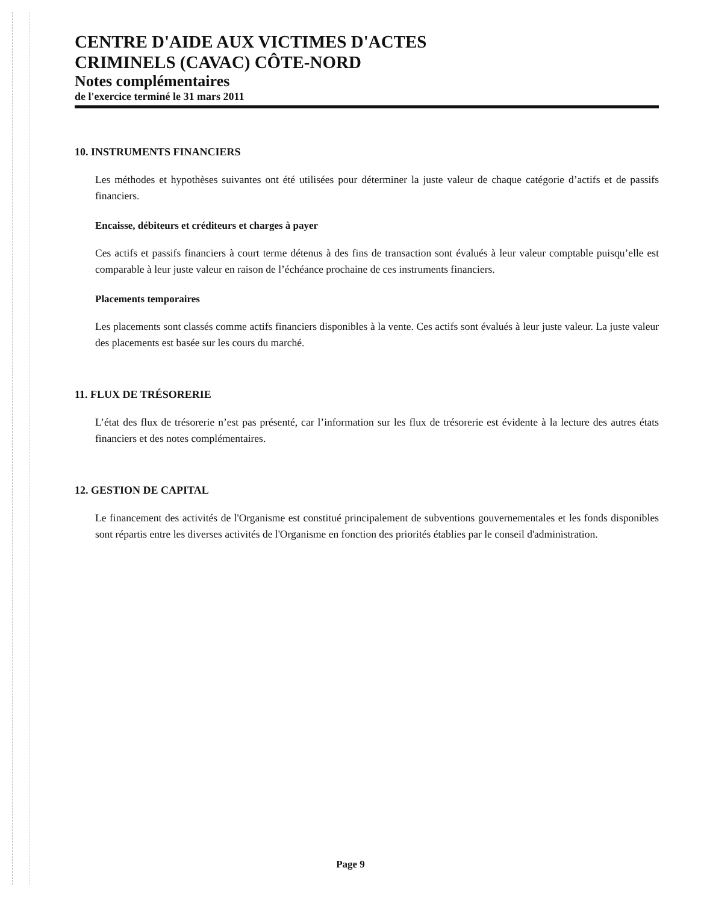CENTRE D'AIDE AUX VICTIMES D'ACTES
CRIMINELS (CAVAC) CÔTE-NORD
Notes complémentaires
de l'exercice terminé le 31 mars 2011
10. INSTRUMENTS FINANCIERS
Les méthodes et hypothèses suivantes ont été utilisées pour déterminer la juste valeur de chaque catégorie d’actifs et de passifs financiers.
Encaisse, débiteurs et créditeurs et charges à payer
Ces actifs et passifs financiers à court terme détenus à des fins de transaction sont évalués à leur valeur comptable puisqu’elle est comparable à leur juste valeur en raison de l’échéance prochaine de ces instruments financiers.
Placements temporaires
Les placements sont classés comme actifs financiers disponibles à la vente. Ces actifs sont évalués à leur juste valeur. La juste valeur des placements est basée sur les cours du marché.
11. FLUX DE TRÉSORERIE
L’état des flux de trésorerie n’est pas présenté, car l’information sur les flux de trésorerie est évidente à la lecture des autres états financiers et des notes complémentaires.
12. GESTION DE CAPITAL
Le financement des activités de l'Organisme est constitué principalement de subventions gouvernementales et les fonds disponibles sont répartis entre les diverses activités de l'Organisme en fonction des priorités établies par le conseil d'administration.
Page 9